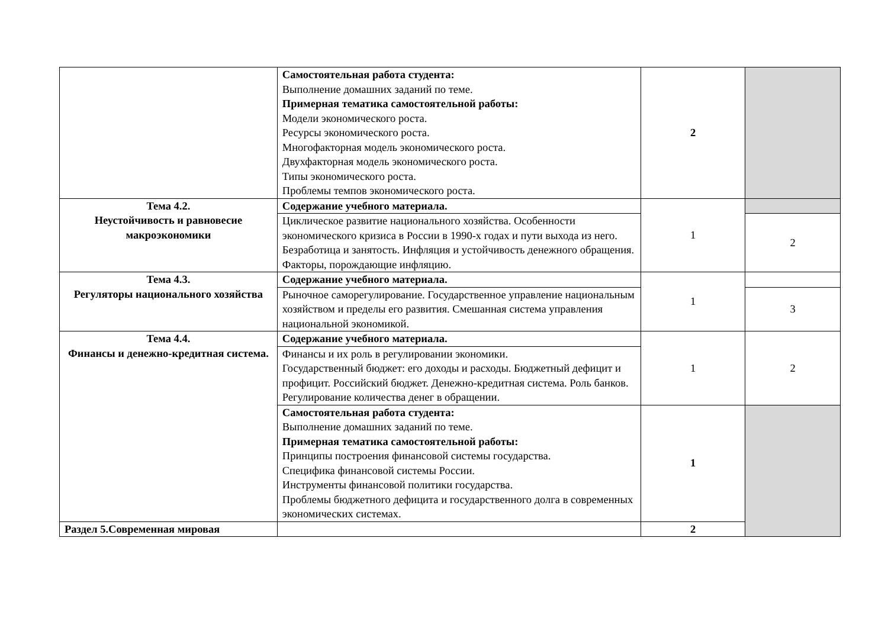| | Самостоятельная работа студента: Выполнение домашних заданий по теме. Примерная тематика самостоятельной работы: Модели экономического роста. Ресурсы экономического роста. Многофакторная модель экономического роста. Двухфакторная модель экономического роста. Типы экономического роста. Проблемы темпов экономического роста. | 2 | |
| Тема 4.2. Неустойчивость и равновесие макроэкономики | Содержание учебного материала. | 1 | |
| | Циклическое развитие национального хозяйства. Особенности экономического кризиса в России в 1990-х годах и пути выхода из него. Безработица и занятость. Инфляция и устойчивость денежного обращения. Факторы, порождающие инфляцию. | | 2 |
| Тема 4.3. Регуляторы национального хозяйства | Содержание учебного материала. | 1 | |
| | Рыночное саморегулирование. Государственное управление национальным хозяйством и пределы его развития. Смешанная система управления национальной экономикой. | | 3 |
| Тема 4.4. Финансы и денежно-кредитная система. | Содержание учебного материала. | 1 | 2 |
| | Финансы и их роль в регулировании экономики. Государственный бюджет: его доходы и расходы. Бюджетный дефицит и профицит. Российский бюджет. Денежно-кредитная система. Роль банков. Регулирование количества денег в обращении. | | |
| | Самостоятельная работа студента: Выполнение домашних заданий по теме. Примерная тематика самостоятельной работы: Принципы построения финансовой системы государства. Специфика финансовой системы России. Инструменты финансовой политики государства. Проблемы бюджетного дефицита и государственного долга в современных экономических системах. | 1 | |
| Раздел 5.Современная мировая | | 2 | |